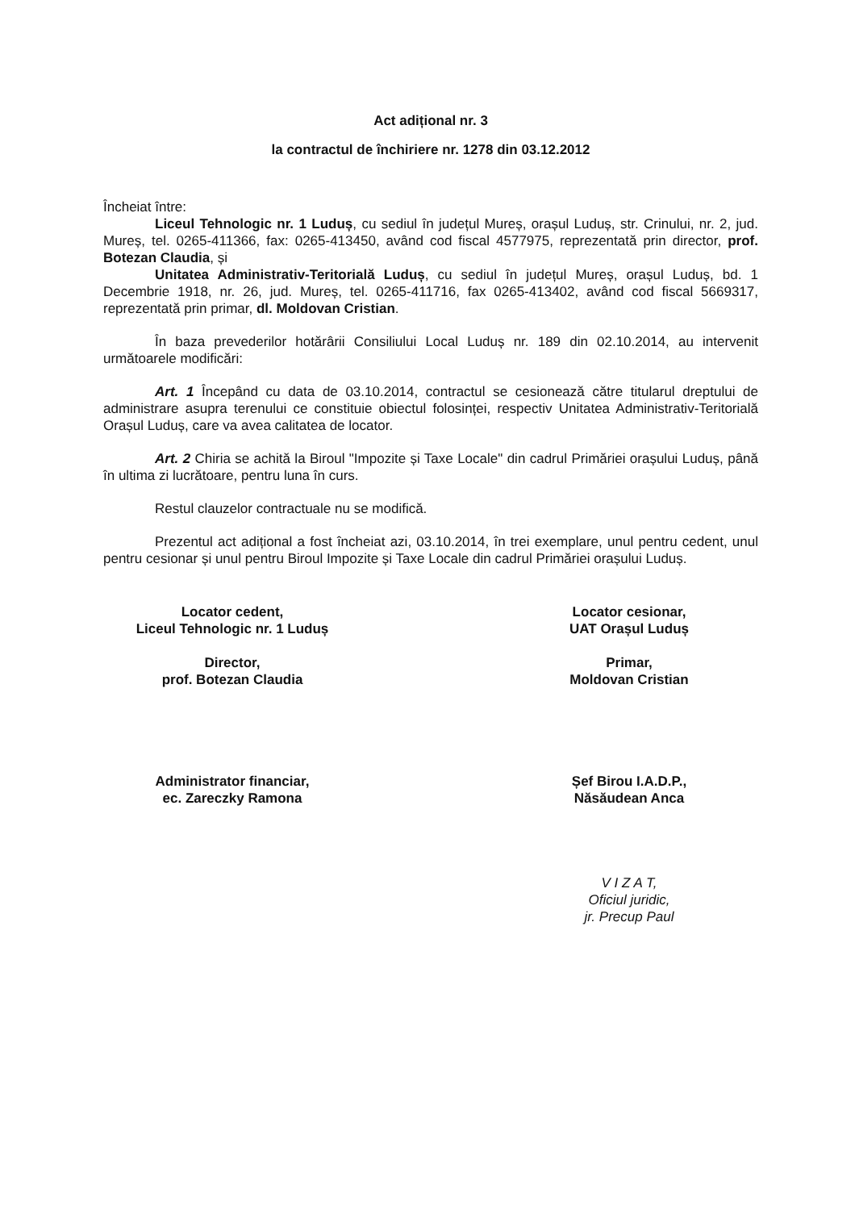Act adițional nr. 3
la contractul de închiriere nr. 1278 din 03.12.2012
Încheiat între:
Liceul Tehnologic nr. 1 Luduș, cu sediul în județul Mureș, orașul Luduș, str. Crinului, nr. 2, jud. Mureș, tel. 0265-411366, fax: 0265-413450, având cod fiscal 4577975, reprezentată prin director, prof. Botezan Claudia, și
Unitatea Administrativ-Teritorială Luduș, cu sediul în județul Mureș, orașul Luduș, bd. 1 Decembrie 1918, nr. 26, jud. Mureș, tel. 0265-411716, fax 0265-413402, având cod fiscal 5669317, reprezentată prin primar, dl. Moldovan Cristian.
În baza prevederilor hotărârii Consiliului Local Luduș nr. 189 din 02.10.2014, au intervenit următoarele modificări:
Art. 1 Începând cu data de 03.10.2014, contractul se cesionează către titularul dreptului de administrare asupra terenului ce constituie obiectul folosinței, respectiv Unitatea Administrativ-Teritorială Orașul Luduș, care va avea calitatea de locator.
Art. 2 Chiria se achită la Biroul "Impozite și Taxe Locale" din cadrul Primăriei orașului Luduș, până în ultima zi lucrătoare, pentru luna în curs.
Restul clauzelor contractuale nu se modifică.
Prezentul act adițional a fost încheiat azi, 03.10.2014, în trei exemplare, unul pentru cedent, unul pentru cesionar și unul pentru Biroul Impozite și Taxe Locale din cadrul Primăriei orașului Luduș.
Locator cedent,
Liceul Tehnologic nr. 1 Luduș
Director,
prof. Botezan Claudia
Administrator financiar,
ec. Zareczky Ramona
Locator cesionar,
UAT Orașul Luduș
Primar,
Moldovan Cristian
Șef Birou I.A.D.P.,
Năsăudean Anca
V I Z A T,
Oficiul juridic,
jr. Precup Paul